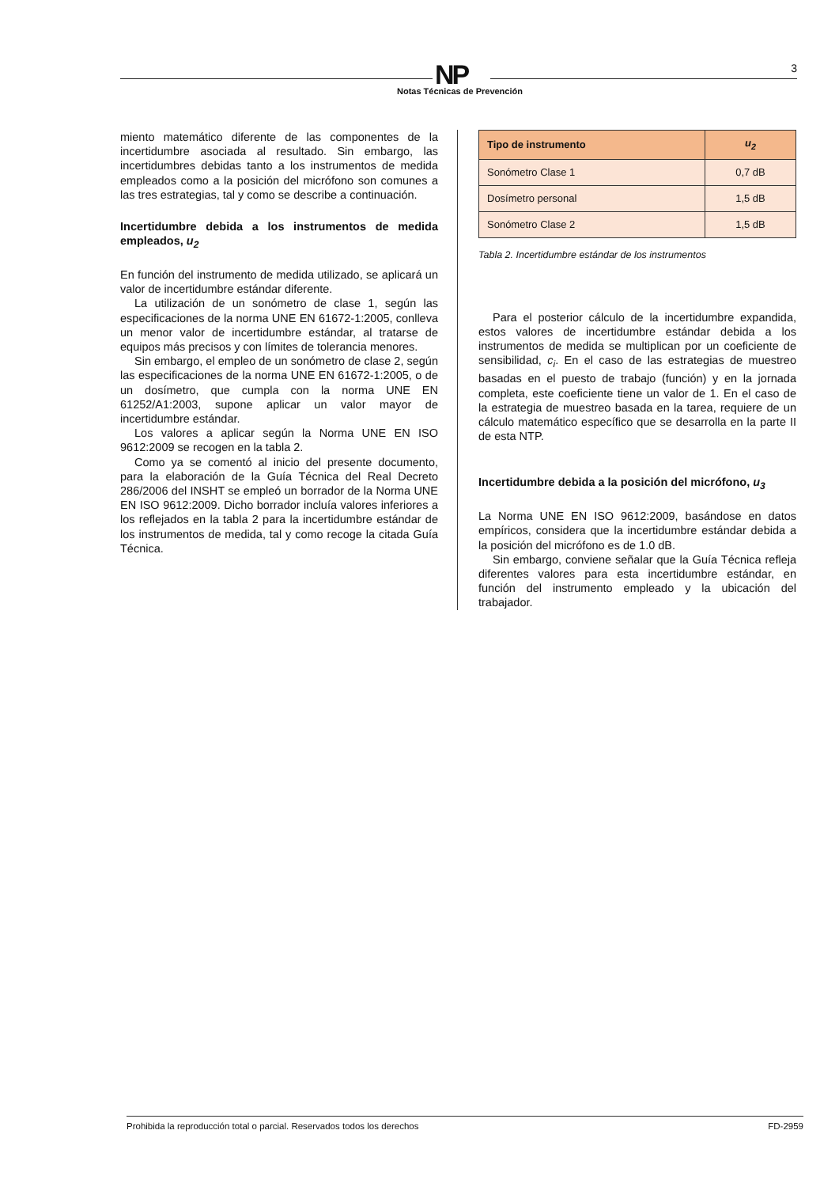NP 3
Notas Técnicas de Prevención
miento matemático diferente de las componentes de la incertidumbre asociada al resultado. Sin embargo, las incertidumbres debidas tanto a los instrumentos de medida empleados como a la posición del micrófono son comunes a las tres estrategias, tal y como se describe a continuación.
Incertidumbre debida a los instrumentos de medida empleados, u<sub>2</sub>
En función del instrumento de medida utilizado, se aplicará un valor de incertidumbre estándar diferente.
La utilización de un sonómetro de clase 1, según las especificaciones de la norma UNE EN 61672-1:2005, conlleva un menor valor de incertidumbre estándar, al tratarse de equipos más precisos y con límites de tolerancia menores.
Sin embargo, el empleo de un sonómetro de clase 2, según las especificaciones de la norma UNE EN 61672-1:2005, o de un dosímetro, que cumpla con la norma UNE EN 61252/A1:2003, supone aplicar un valor mayor de incertidumbre estándar.
Los valores a aplicar según la Norma UNE EN ISO 9612:2009 se recogen en la tabla 2.
Como ya se comentó al inicio del presente documento, para la elaboración de la Guía Técnica del Real Decreto 286/2006 del INSHT se empleó un borrador de la Norma UNE EN ISO 9612:2009. Dicho borrador incluía valores inferiores a los reflejados en la tabla 2 para la incertidumbre estándar de los instrumentos de medida, tal y como recoge la citada Guía Técnica.
| Tipo de instrumento | u<sub>2</sub> |
| --- | --- |
| Sonómetro Clase 1 | 0,7 dB |
| Dosímetro personal | 1,5 dB |
| Sonómetro Clase 2 | 1,5 dB |
Tabla 2. Incertidumbre estándar de los instrumentos
Para el posterior cálculo de la incertidumbre expandida, estos valores de incertidumbre estándar debida a los instrumentos de medida se multiplican por un coeficiente de sensibilidad, c<sub>i</sub>. En el caso de las estrategias de muestreo basadas en el puesto de trabajo (función) y en la jornada completa, este coeficiente tiene un valor de 1. En el caso de la estrategia de muestreo basada en la tarea, requiere de un cálculo matemático específico que se desarrolla en la parte II de esta NTP.
Incertidumbre debida a la posición del micrófono, u<sub>3</sub>
La Norma UNE EN ISO 9612:2009, basándose en datos empíricos, considera que la incertidumbre estándar debida a la posición del micrófono es de 1.0 dB.
Sin embargo, conviene señalar que la Guía Técnica refleja diferentes valores para esta incertidumbre estándar, en función del instrumento empleado y la ubicación del trabajador.
Prohibida la reproducción total o parcial. Reservados todos los derechos FD-2959